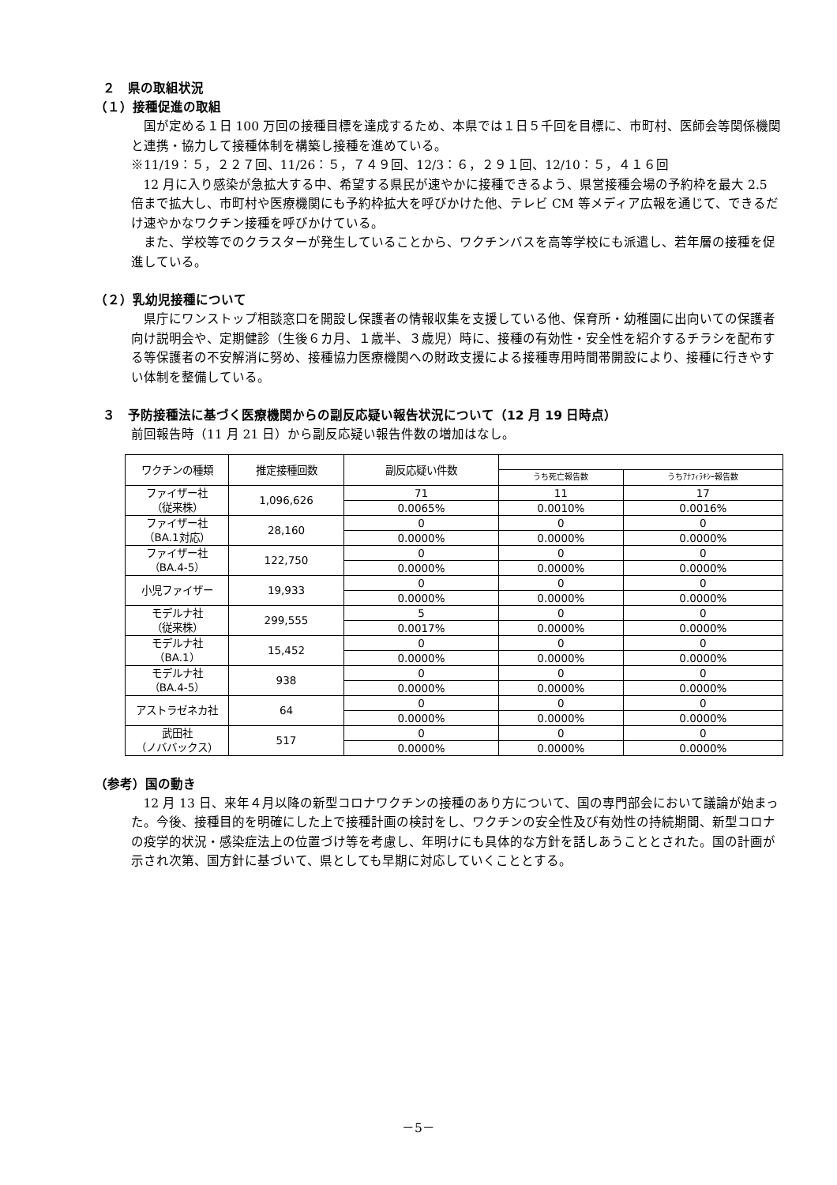２　県の取組状況
（１）接種促進の取組
国が定める１日 100 万回の接種目標を達成するため、本県では１日５千回を目標に、市町村、医師会等関係機関と連携・協力して接種体制を構築し接種を進めている。
※11/19：５，２２７回、11/26：５，７４９回、12/3：６，２９１回、12/10：５，４１６回
12 月に入り感染が急拡大する中、希望する県民が速やかに接種できるよう、県営接種会場の予約枠を最大 2.5 倍まで拡大し、市町村や医療機関にも予約枠拡大を呼びかけた他、テレビ CM 等メディア広報を通じて、できるだけ速やかなワクチン接種を呼びかけている。
また、学校等でのクラスターが発生していることから、ワクチンバスを高等学校にも派遣し、若年層の接種を促進している。
（２）乳幼児接種について
県庁にワンストップ相談窓口を開設し保護者の情報収集を支援している他、保育所・幼稚園に出向いての保護者向け説明会や、定期健診（生後６カ月、１歳半、３歳児）時に、接種の有効性・安全性を紹介するチラシを配布する等保護者の不安解消に努め、接種協力医療機関への財政支援による接種専用時間帯開設により、接種に行きやすい体制を整備している。
３　予防接種法に基づく医療機関からの副反応疑い報告状況について（12 月 19 日時点）
前回報告時（11 月 21 日）から副反応疑い報告件数の増加はなし。
| ワクチンの種類 | 推定接種回数 | 副反応疑い件数 | | |
| --- | --- | --- | --- | --- |
| | | | うち死亡報告数 | うちｱﾅﾌｨﾗｷｼｰ報告数 |
| ファイザー社 （従来株） | 1,096,626 | 71 | 11 | 17 |
| | | 0.0065% | 0.0010% | 0.0016% |
| ファイザー社 （BA.1対応） | 28,160 | 0 | 0 | 0 |
| | | 0.0000% | 0.0000% | 0.0000% |
| ファイザー社 （BA.4-5） | 122,750 | 0 | 0 | 0 |
| | | 0.0000% | 0.0000% | 0.0000% |
| 小児ファイザー | 19,933 | 0 | 0 | 0 |
| | | 0.0000% | 0.0000% | 0.0000% |
| モデルナ社 （従来株） | 299,555 | 5 | 0 | 0 |
| | | 0.0017% | 0.0000% | 0.0000% |
| モデルナ社 （BA.1） | 15,452 | 0 | 0 | 0 |
| | | 0.0000% | 0.0000% | 0.0000% |
| モデルナ社 （BA.4-5） | 938 | 0 | 0 | 0 |
| | | 0.0000% | 0.0000% | 0.0000% |
| アストラゼネカ社 | 64 | 0 | 0 | 0 |
| | | 0.0000% | 0.0000% | 0.0000% |
| 武田社 （ノババックス） | 517 | 0 | 0 | 0 |
| | | 0.0000% | 0.0000% | 0.0000% |
（参考）国の動き
12 月 13 日、来年４月以降の新型コロナワクチンの接種のあり方について、国の専門部会において議論が始まった。今後、接種目的を明確にした上で接種計画の検討をし、ワクチンの安全性及び有効性の持続期間、新型コロナの疫学的状況・感染症法上の位置づけ等を考慮し、年明けにも具体的な方針を話しあうこととされた。国の計画が示され次第、国方針に基づいて、県としても早期に対応していくこととする。
－5－